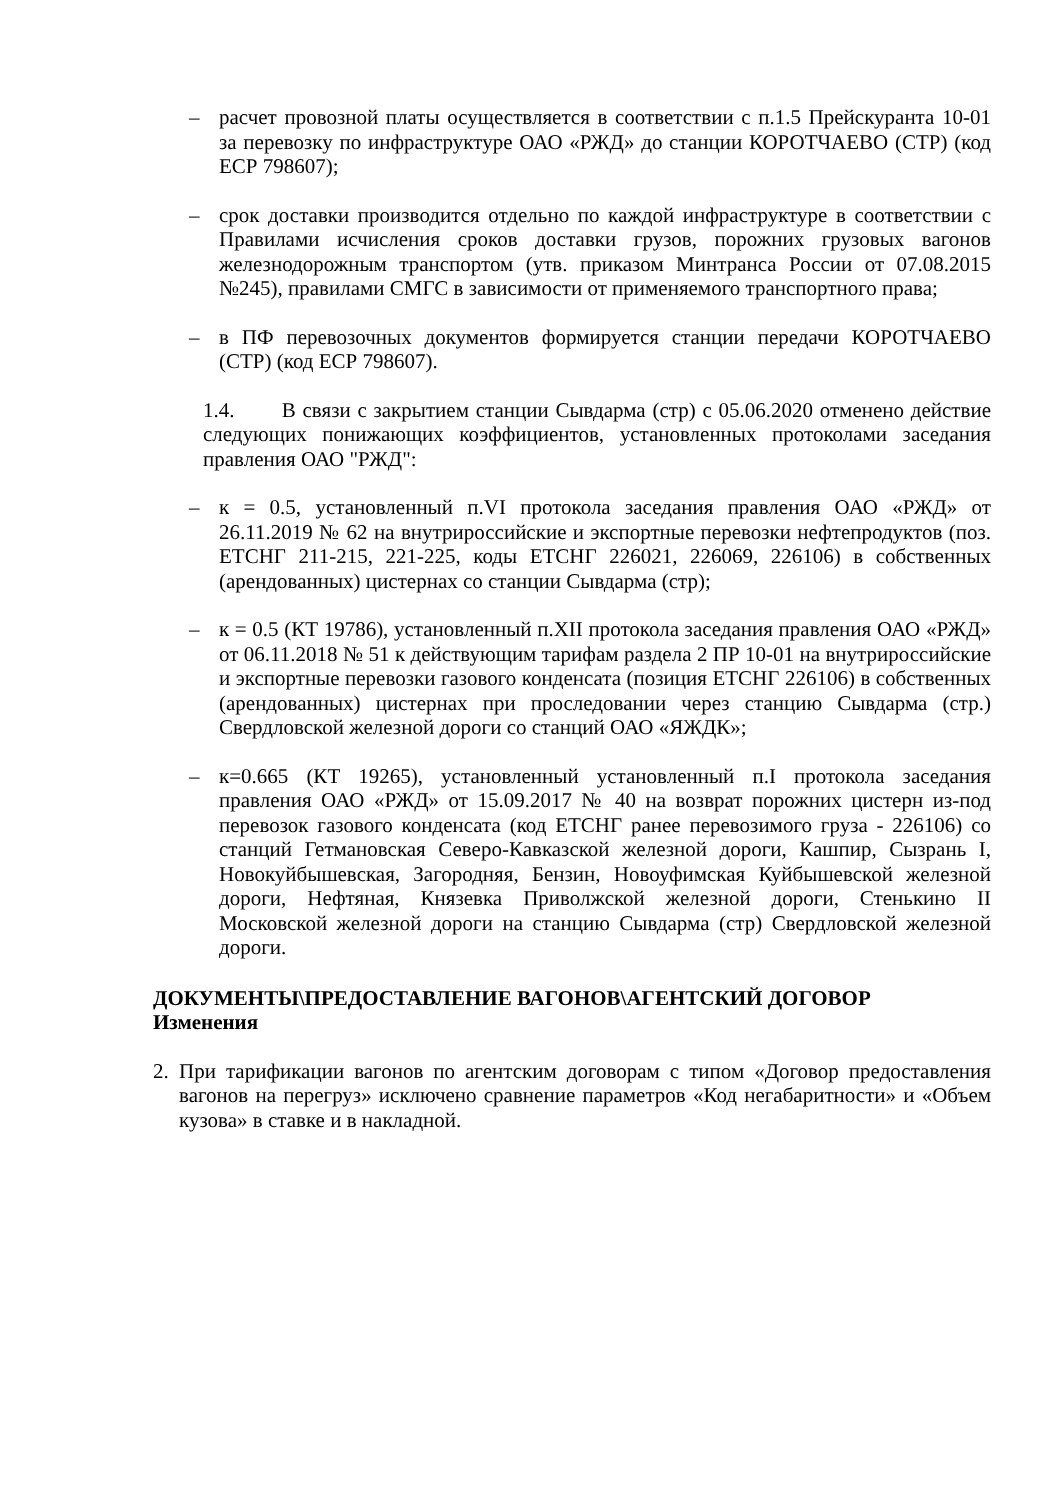– расчет провозной платы осуществляется в соответствии с п.1.5 Прейскуранта 10-01 за перевозку по инфраструктуре ОАО «РЖД» до станции КОРОТЧАЕВО (СТР) (код ЕСР 798607);
– срок доставки производится отдельно по каждой инфраструктуре в соответствии с Правилами исчисления сроков доставки грузов, порожних грузовых вагонов железнодорожным транспортом (утв. приказом Минтранса России от 07.08.2015 №245), правилами СМГС в зависимости от применяемого транспортного права;
– в ПФ перевозочных документов формируется станции передачи КОРОТЧАЕВО (СТР) (код ЕСР 798607).
1.4. В связи с закрытием станции Сывдарма (стр) с 05.06.2020 отменено действие следующих понижающих коэффициентов, установленных протоколами заседания правления ОАО "РЖД":
– к = 0.5, установленный п.VI протокола заседания правления ОАО «РЖД» от 26.11.2019 № 62 на внутрироссийские и экспортные перевозки нефтепродуктов (поз. ЕТСНГ 211-215, 221-225, коды ЕТСНГ 226021, 226069, 226106) в собственных (арендованных) цистернах со станции Сывдарма (стр);
– к = 0.5 (КТ 19786), установленный п.XII протокола заседания правления ОАО «РЖД» от 06.11.2018 № 51 к действующим тарифам раздела 2 ПР 10-01 на внутрироссийские и экспортные перевозки газового конденсата (позиция ЕТСНГ 226106) в собственных (арендованных) цистернах при проследовании через станцию Сывдарма (стр.) Свердловской железной дороги со станций ОАО «ЯЖДК»;
– к=0.665 (КТ 19265), установленный установленный п.I протокола заседания правления ОАО «РЖД» от 15.09.2017 № 40 на возврат порожних цистерн из-под перевозок газового конденсата (код ЕТСНГ ранее перевозимого груза - 226106) со станций Гетмановская Северо-Кавказской железной дороги, Кашпир, Сызрань I, Новокуйбышевская, Загородняя, Бензин, Новоуфимская Куйбышевской железной дороги, Нефтяная, Князевка Приволжской железной дороги, Стенькино II Московской железной дороги на станцию Сывдарма (стр) Свердловской железной дороги.
ДОКУМЕНТЫ\ПРЕДОСТАВЛЕНИЕ ВАГОНОВ\АГЕНТСКИЙ ДОГОВОР
Изменения
2. При тарификации вагонов по агентским договорам с типом «Договор предоставления вагонов на перегруз» исключено сравнение параметров «Код негабаритности» и «Объем кузова» в ставке и в накладной.